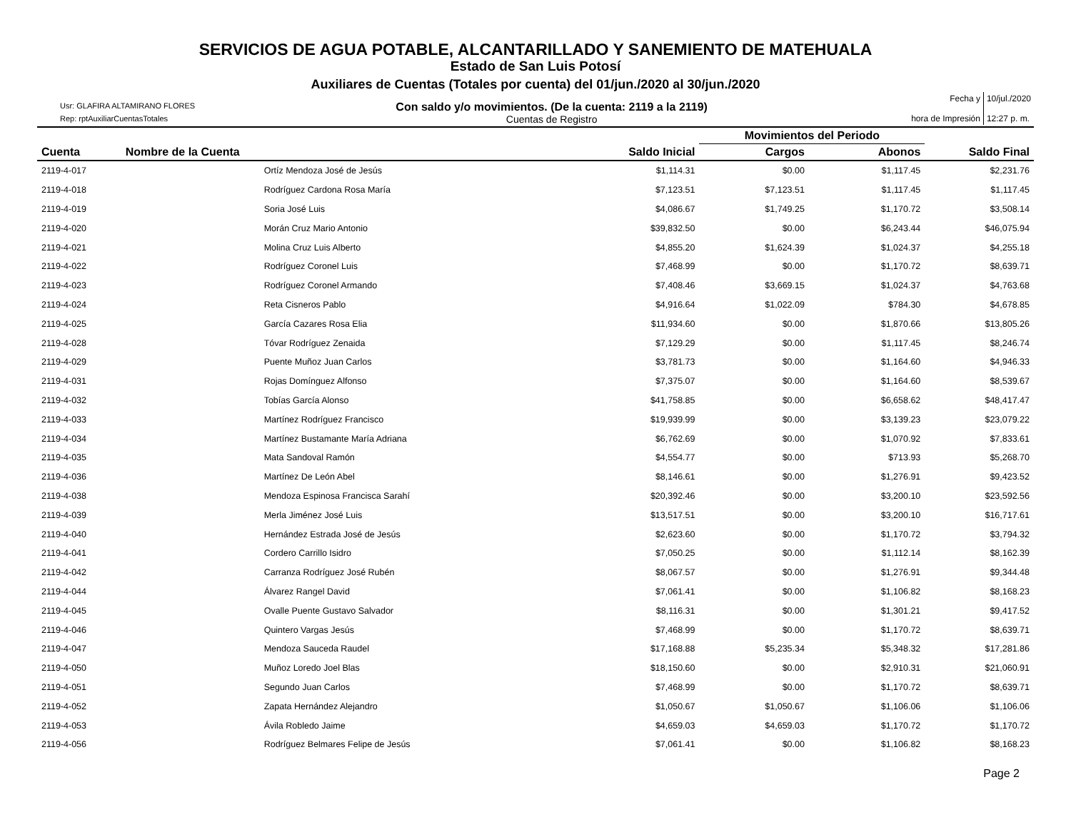SERVICIOS DE AGUA POTABLE, ALCANTARILLADO Y SANEMIENTO DE MATEHUALA
Estado de San Luis Potosí
Auxiliares de Cuentas (Totales por cuenta) del 01/jun./2020 al 30/jun./2020
Usr: GLAFIRA ALTAMIRANO FLORES
Rep: rptAuxiliarCuentasTotales
Con saldo y/o movimientos. (De la cuenta: 2119 a la 2119)
Cuentas de Registro
Fecha y
hora de Impresión
10/jul./2020
12:27 p. m.
| | | | Movimientos del Periodo | | |
| --- | --- | --- | --- | --- | --- |
| Cuenta | Nombre de la Cuenta | Saldo Inicial | Cargos | Abonos | Saldo Final |
| 2119-4-017 | Ortíz Mendoza José de Jesús | $1,114.31 | $0.00 | $1,117.45 | $2,231.76 |
| 2119-4-018 | Rodríguez Cardona Rosa María | $7,123.51 | $7,123.51 | $1,117.45 | $1,117.45 |
| 2119-4-019 | Soria José Luis | $4,086.67 | $1,749.25 | $1,170.72 | $3,508.14 |
| 2119-4-020 | Morán Cruz Mario Antonio | $39,832.50 | $0.00 | $6,243.44 | $46,075.94 |
| 2119-4-021 | Molina Cruz Luis Alberto | $4,855.20 | $1,624.39 | $1,024.37 | $4,255.18 |
| 2119-4-022 | Rodríguez Coronel Luis | $7,468.99 | $0.00 | $1,170.72 | $8,639.71 |
| 2119-4-023 | Rodríguez Coronel Armando | $7,408.46 | $3,669.15 | $1,024.37 | $4,763.68 |
| 2119-4-024 | Reta Cisneros Pablo | $4,916.64 | $1,022.09 | $784.30 | $4,678.85 |
| 2119-4-025 | García Cazares Rosa Elia | $11,934.60 | $0.00 | $1,870.66 | $13,805.26 |
| 2119-4-028 | Tóvar Rodríguez Zenaida | $7,129.29 | $0.00 | $1,117.45 | $8,246.74 |
| 2119-4-029 | Puente Muñoz Juan Carlos | $3,781.73 | $0.00 | $1,164.60 | $4,946.33 |
| 2119-4-031 | Rojas Domínguez Alfonso | $7,375.07 | $0.00 | $1,164.60 | $8,539.67 |
| 2119-4-032 | Tobías García Alonso | $41,758.85 | $0.00 | $6,658.62 | $48,417.47 |
| 2119-4-033 | Martínez Rodríguez Francisco | $19,939.99 | $0.00 | $3,139.23 | $23,079.22 |
| 2119-4-034 | Martínez Bustamante María Adriana | $6,762.69 | $0.00 | $1,070.92 | $7,833.61 |
| 2119-4-035 | Mata Sandoval Ramón | $4,554.77 | $0.00 | $713.93 | $5,268.70 |
| 2119-4-036 | Martínez De León Abel | $8,146.61 | $0.00 | $1,276.91 | $9,423.52 |
| 2119-4-038 | Mendoza Espinosa Francisca Sarahí | $20,392.46 | $0.00 | $3,200.10 | $23,592.56 |
| 2119-4-039 | Merla Jiménez José Luis | $13,517.51 | $0.00 | $3,200.10 | $16,717.61 |
| 2119-4-040 | Hernández Estrada José de Jesús | $2,623.60 | $0.00 | $1,170.72 | $3,794.32 |
| 2119-4-041 | Cordero Carrillo Isidro | $7,050.25 | $0.00 | $1,112.14 | $8,162.39 |
| 2119-4-042 | Carranza Rodríguez José Rubén | $8,067.57 | $0.00 | $1,276.91 | $9,344.48 |
| 2119-4-044 | Álvarez Rangel David | $7,061.41 | $0.00 | $1,106.82 | $8,168.23 |
| 2119-4-045 | Ovalle Puente Gustavo Salvador | $8,116.31 | $0.00 | $1,301.21 | $9,417.52 |
| 2119-4-046 | Quintero Vargas Jesús | $7,468.99 | $0.00 | $1,170.72 | $8,639.71 |
| 2119-4-047 | Mendoza Sauceda Raudel | $17,168.88 | $5,235.34 | $5,348.32 | $17,281.86 |
| 2119-4-050 | Muñoz Loredo Joel Blas | $18,150.60 | $0.00 | $2,910.31 | $21,060.91 |
| 2119-4-051 | Segundo Juan Carlos | $7,468.99 | $0.00 | $1,170.72 | $8,639.71 |
| 2119-4-052 | Zapata Hernández Alejandro | $1,050.67 | $1,050.67 | $1,106.06 | $1,106.06 |
| 2119-4-053 | Ávila Robledo Jaime | $4,659.03 | $4,659.03 | $1,170.72 | $1,170.72 |
| 2119-4-056 | Rodríguez Belmares Felipe de Jesús | $7,061.41 | $0.00 | $1,106.82 | $8,168.23 |
Page 2